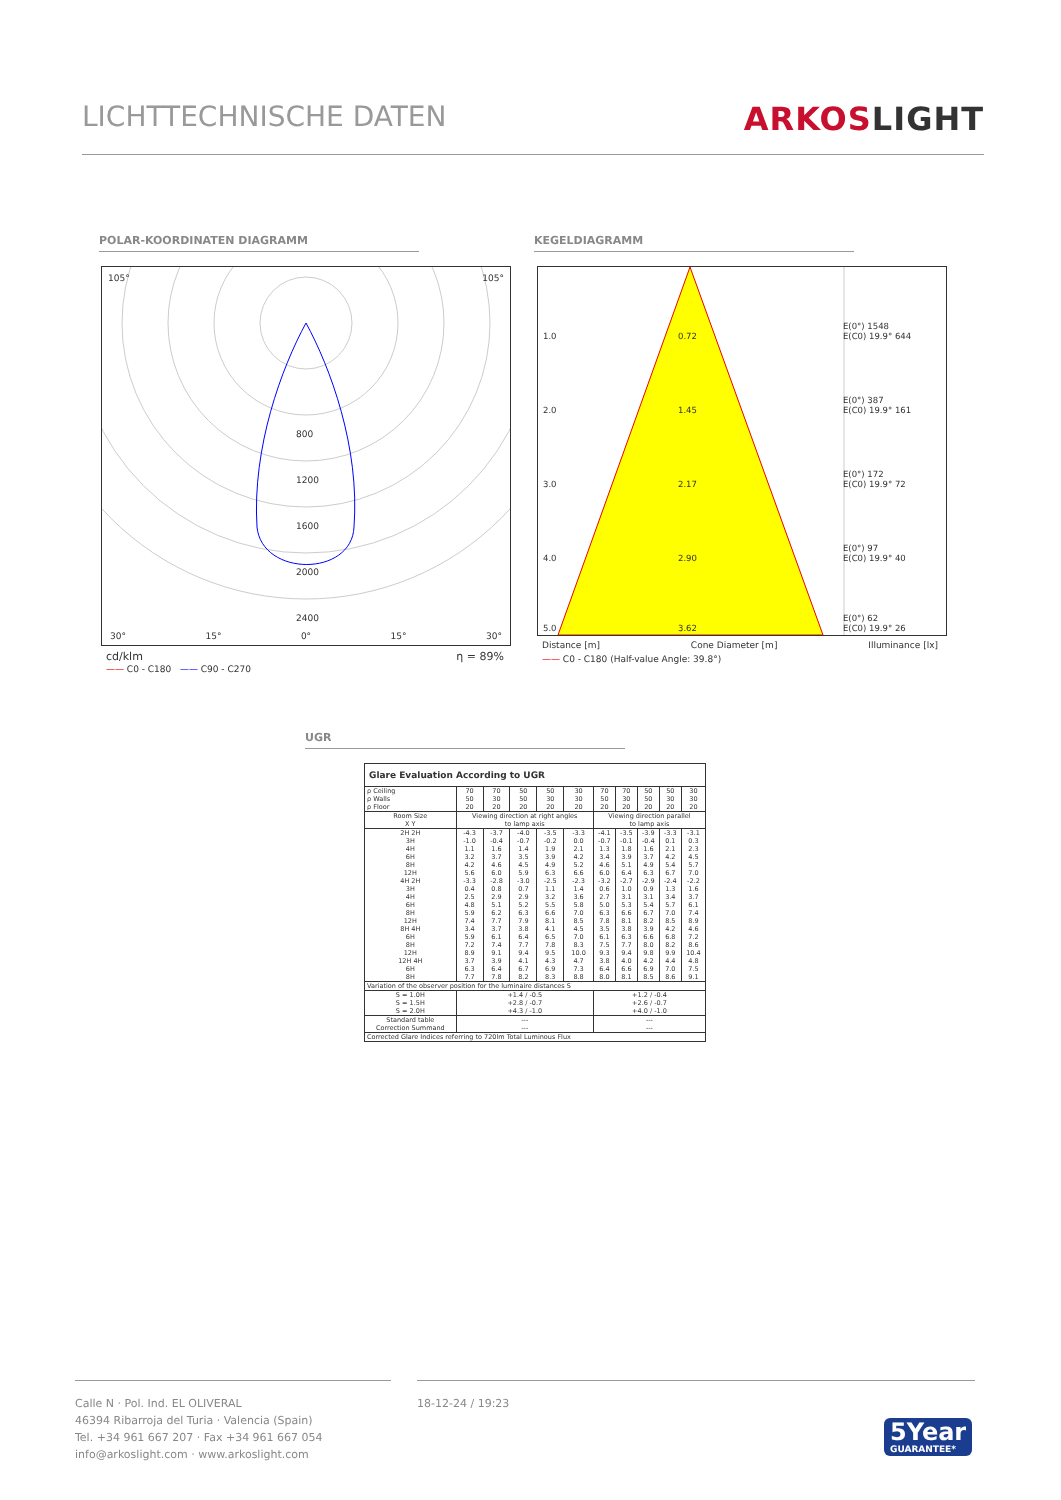LICHTTECHNISCHE DATEN ARKOSLIGHT
POLAR-KOORDINATEN DIAGRAMM KEGELDIAGRAMM
105° 105°
800
1200
1600
2000
2400
30° 15° 0° 15° 30°
cd/klm η = 89%
—— C0 - C180 —— C90 - C270
1.0 0.72 E(0°) 1548
E(C0) 19.9° 644
2.0 1.45 E(0°) 387
E(C0) 19.9° 161
3.0 2.17 E(0°) 172
E(C0) 19.9° 72
4.0 2.90 E(0°) 97
E(C0) 19.9° 40
5.0 3.62 E(0°) 62
E(C0) 19.9° 26
Distance [m] Cone Diameter [m] Illuminance [lx]
—— C0 - C180 (Half-value Angle: 39.8°)
UGR
Glare Evaluation According to UGR
| ρ Ceiling | 70 | 70 | 50 | 50 | 30 | 70 | 70 | 50 | 50 | 30 |
| ρ Walls | 50 | 30 | 50 | 30 | 30 | 50 | 30 | 50 | 30 | 30 |
| ρ Floor | 20 | 20 | 20 | 20 | 20 | 20 | 20 | 20 | 20 | 20 |
| Room Size X Y | Viewing direction at right angles to lamp axis | | | | | Viewing direction parallel to lamp axis | | | | |
| 2H 2H | -4.3 | -3.7 | -4.0 | -3.5 | -3.3 | -4.1 | -3.5 | -3.9 | -3.3 | -3.1 |
| 3H | -1.0 | -0.4 | -0.7 | -0.2 | 0.0 | -0.7 | -0.1 | -0.4 | 0.1 | 0.3 |
| 4H | 1.1 | 1.6 | 1.4 | 1.9 | 2.1 | 1.3 | 1.8 | 1.6 | 2.1 | 2.3 |
| 6H | 3.2 | 3.7 | 3.5 | 3.9 | 4.2 | 3.4 | 3.9 | 3.7 | 4.2 | 4.5 |
| 8H | 4.2 | 4.6 | 4.5 | 4.9 | 5.2 | 4.6 | 5.1 | 4.9 | 5.4 | 5.7 |
| 12H | 5.6 | 6.0 | 5.9 | 6.3 | 6.6 | 6.0 | 6.4 | 6.3 | 6.7 | 7.0 |
| 4H 2H | -3.3 | -2.8 | -3.0 | -2.5 | -2.3 | -3.2 | -2.7 | -2.9 | -2.4 | -2.2 |
| 3H | 0.4 | 0.8 | 0.7 | 1.1 | 1.4 | 0.6 | 1.0 | 0.9 | 1.3 | 1.6 |
| 4H | 2.5 | 2.9 | 2.9 | 3.2 | 3.6 | 2.7 | 3.1 | 3.1 | 3.4 | 3.7 |
| 6H | 4.8 | 5.1 | 5.2 | 5.5 | 5.8 | 5.0 | 5.3 | 5.4 | 5.7 | 6.1 |
| 8H | 5.9 | 6.2 | 6.3 | 6.6 | 7.0 | 6.3 | 6.6 | 6.7 | 7.0 | 7.4 |
| 12H | 7.4 | 7.7 | 7.9 | 8.1 | 8.5 | 7.8 | 8.1 | 8.2 | 8.5 | 8.9 |
| 8H 4H | 3.4 | 3.7 | 3.8 | 4.1 | 4.5 | 3.5 | 3.8 | 3.9 | 4.2 | 4.6 |
| 6H | 5.9 | 6.1 | 6.4 | 6.5 | 7.0 | 6.1 | 6.3 | 6.6 | 6.8 | 7.2 |
| 8H | 7.2 | 7.4 | 7.7 | 7.8 | 8.3 | 7.5 | 7.7 | 8.0 | 8.2 | 8.6 |
| 12H | 8.9 | 9.1 | 9.4 | 9.5 | 10.0 | 9.3 | 9.4 | 9.8 | 9.9 | 10.4 |
| 12H 4H | 3.7 | 3.9 | 4.1 | 4.3 | 4.7 | 3.8 | 4.0 | 4.2 | 4.4 | 4.8 |
| 6H | 6.3 | 6.4 | 6.7 | 6.9 | 7.3 | 6.4 | 6.6 | 6.9 | 7.0 | 7.5 |
| 8H | 7.7 | 7.8 | 8.2 | 8.3 | 8.8 | 8.0 | 8.1 | 8.5 | 8.6 | 9.1 |
| Variation of the observer position for the luminaire distances S | | | | | | | | | | |
| S = 1.0H S = 1.5H S = 2.0H | +1.4 / -0.5 +2.8 / -0.7 +4.3 / -1.0 | | | | | +1.2 / -0.4 +2.6 / -0.7 +4.0 / -1.0 | | | | |
| Standard table Correction Summand | --- --- | | | | | --- --- | | | | |
| Corrected Glare Indices referring to 720lm Total Luminous Flux | | | | | | | | | | |
Calle N · Pol. Ind. EL OLIVERAL
46394 Ribarroja del Turia · Valencia (Spain)
Tel. +34 961 667 207 · Fax +34 961 667 054
info@arkoslight.com · www.arkoslight.com
18-12-24 / 19:23
5Year
GUARANTEE*